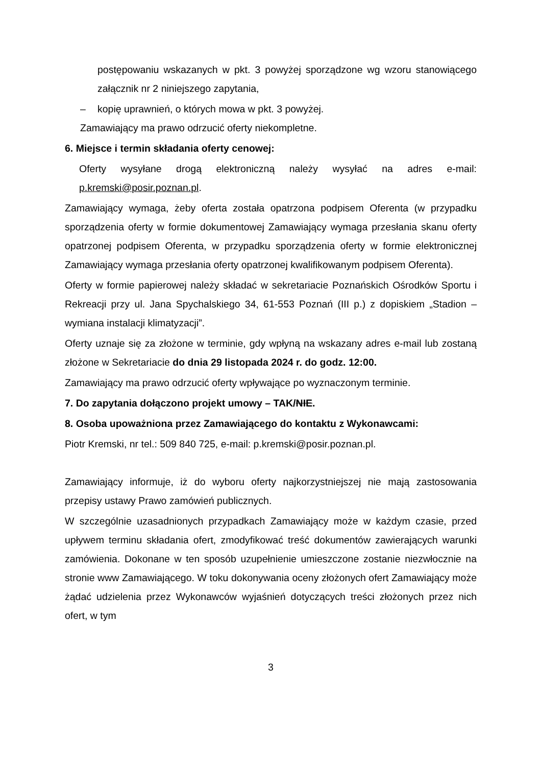postępowaniu wskazanych w pkt. 3 powyżej sporządzone wg wzoru stanowiącego załącznik nr 2 niniejszego zapytania,
– kopię uprawnień, o których mowa w pkt. 3 powyżej.
Zamawiający ma prawo odrzucić oferty niekompletne.
6. Miejsce i termin składania oferty cenowej:
Oferty wysyłane drogą elektroniczną należy wysyłać na adres e-mail: p.kremski@posir.poznan.pl.
Zamawiający wymaga, żeby oferta została opatrzona podpisem Oferenta (w przypadku sporządzenia oferty w formie dokumentowej Zamawiający wymaga przesłania skanu oferty opatrzonej podpisem Oferenta, w przypadku sporządzenia oferty w formie elektronicznej Zamawiający wymaga przesłania oferty opatrzonej kwalifikowanym podpisem Oferenta).
Oferty w formie papierowej należy składać w sekretariacie Poznańskich Ośrodków Sportu i Rekreacji przy ul. Jana Spychalskiego 34, 61-553 Poznań (III p.) z dopiskiem „Stadion – wymiana instalacji klimatyzacji”.
Oferty uznaje się za złożone w terminie, gdy wpłyną na wskazany adres e-mail lub zostaną złożone w Sekretariacie do dnia 29 listopada 2024 r. do godz. 12:00.
Zamawiający ma prawo odrzucić oferty wpływające po wyznaczonym terminie.
7. Do zapytania dołączono projekt umowy – TAK/NIE.
8. Osoba upoważniona przez Zamawiającego do kontaktu z Wykonawcami:
Piotr Kremski, nr tel.: 509 840 725, e-mail: p.kremski@posir.poznan.pl.
Zamawiający informuje, iż do wyboru oferty najkorzystniejszej nie mają zastosowania przepisy ustawy Prawo zamówień publicznych.
W szczególnie uzasadnionych przypadkach Zamawiający może w każdym czasie, przed upływem terminu składania ofert, zmodyfikować treść dokumentów zawierających warunki zamówienia. Dokonane w ten sposób uzupełnienie umieszczone zostanie niezwłocznie na stronie www Zamawiającego. W toku dokonywania oceny złożonych ofert Zamawiający może żądać udzielenia przez Wykonawców wyjaśnień dotyczących treści złożonych przez nich ofert, w tym
3